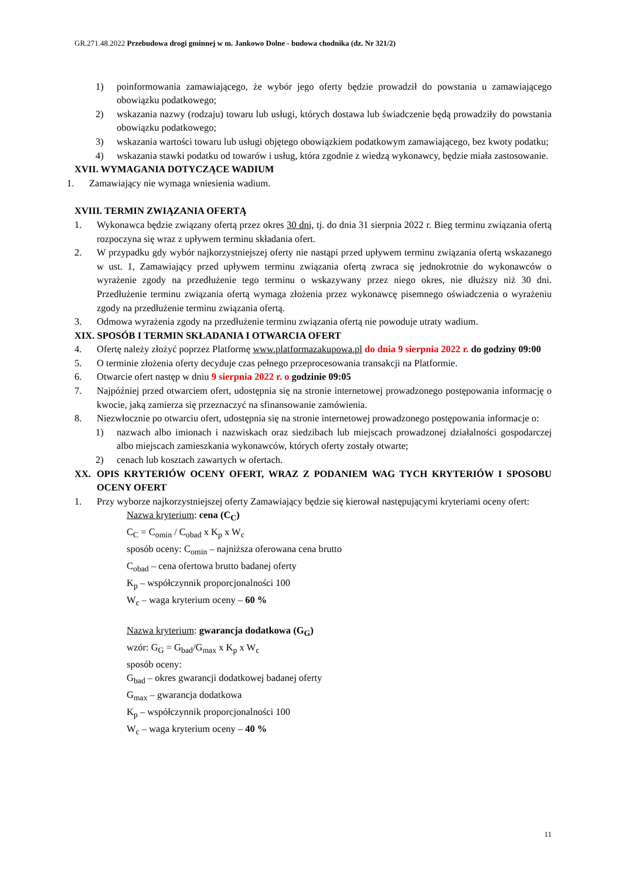GR.271.48.2022 Przebudowa drogi gminnej w m. Jankowo Dolne - budowa chodnika (dz. Nr 321/2)
1) poinformowania zamawiającego, że wybór jego oferty będzie prowadził do powstania u zamawiającego obowiązku podatkowego;
2) wskazania nazwy (rodzaju) towaru lub usługi, których dostawa lub świadczenie będą prowadziły do powstania obowiązku podatkowego;
3) wskazania wartości towaru lub usługi objętego obowiązkiem podatkowym zamawiającego, bez kwoty podatku;
4) wskazania stawki podatku od towarów i usług, która zgodnie z wiedzą wykonawcy, będzie miała zastosowanie.
XVII. WYMAGANIA DOTYCZĄCE WADIUM
1. Zamawiający nie wymaga wniesienia wadium.
XVIII. TERMIN ZWIĄZANIA OFERTĄ
1. Wykonawca będzie związany ofertą przez okres 30 dni, tj. do dnia 31 sierpnia 2022 r. Bieg terminu związania ofertą rozpoczyna się wraz z upływem terminu składania ofert.
2. W przypadku gdy wybór najkorzystniejszej oferty nie nastąpi przed upływem terminu związania ofertą wskazanego w ust. 1, Zamawiający przed upływem terminu związania ofertą zwraca się jednokrotnie do wykonawców o wyrażenie zgody na przedłużenie tego terminu o wskazywany przez niego okres, nie dłuższy niż 30 dni. Przedłużenie terminu związania ofertą wymaga złożenia przez wykonawcę pisemnego oświadczenia o wyrażeniu zgody na przedłużenie terminu związania ofertą.
3. Odmowa wyrażenia zgody na przedłużenie terminu związania ofertą nie powoduje utraty wadium.
XIX. SPOSÓB I TERMIN SKŁADANIA I OTWARCIA OFERT
4. Ofertę należy złożyć poprzez Platformę www.platformazakupowa.pl do dnia 9 sierpnia 2022 r. do godziny 09:00
5. O terminie złożenia oferty decyduje czas pełnego przeprocesowania transakcji na Platformie.
6. Otwarcie ofert następ w dniu 9 sierpnia 2022 r. o godzinie 09:05
7. Najpóźniej przed otwarciem ofert, udostępnia się na stronie internetowej prowadzonego postępowania informację o kwocie, jaką zamierza się przeznaczyć na sfinansowanie zamówienia.
8. Niezwłocznie po otwarciu ofert, udostępnia się na stronie internetowej prowadzonego postępowania informacje o:
1) nazwach albo imionach i nazwiskach oraz siedzibach lub miejscach prowadzonej działalności gospodarczej albo miejscach zamieszkania wykonawców, których oferty zostały otwarte;
2) cenach lub kosztach zawartych w ofertach.
XX. OPIS KRYTERIÓW OCENY OFERT, WRAZ Z PODANIEM WAG TYCH KRYTERIÓW I SPOSOBU OCENY OFERT
1. Przy wyborze najkorzystniejszej oferty Zamawiający będzie się kierował następującymi kryteriami oceny ofert:
Nazwa kryterium: cena (C<sub>C</sub>)
C<sub>C</sub> = C<sub>omin</sub> / C<sub>obad</sub> x K<sub>p</sub> x W<sub>c</sub>
sposób oceny: C<sub>omin</sub> – najniższa oferowana cena brutto
C<sub>obad</sub> – cena ofertowa brutto badanej oferty
K<sub>p</sub> – współczynnik proporcjonalności 100
W<sub>c</sub> – waga kryterium oceny – 60 %
Nazwa kryterium: gwarancja dodatkowa (G<sub>G</sub>)
wzór: G<sub>G</sub> = G<sub>bad</sub>/G<sub>max</sub> x K<sub>p</sub> x W<sub>c</sub>
sposób oceny:
G<sub>bad</sub> – okres gwarancji dodatkowej badanej oferty
G<sub>max</sub> – gwarancja dodatkowa
K<sub>p</sub> – współczynnik proporcjonalności 100
W<sub>c</sub> – waga kryterium oceny – 40 %
11